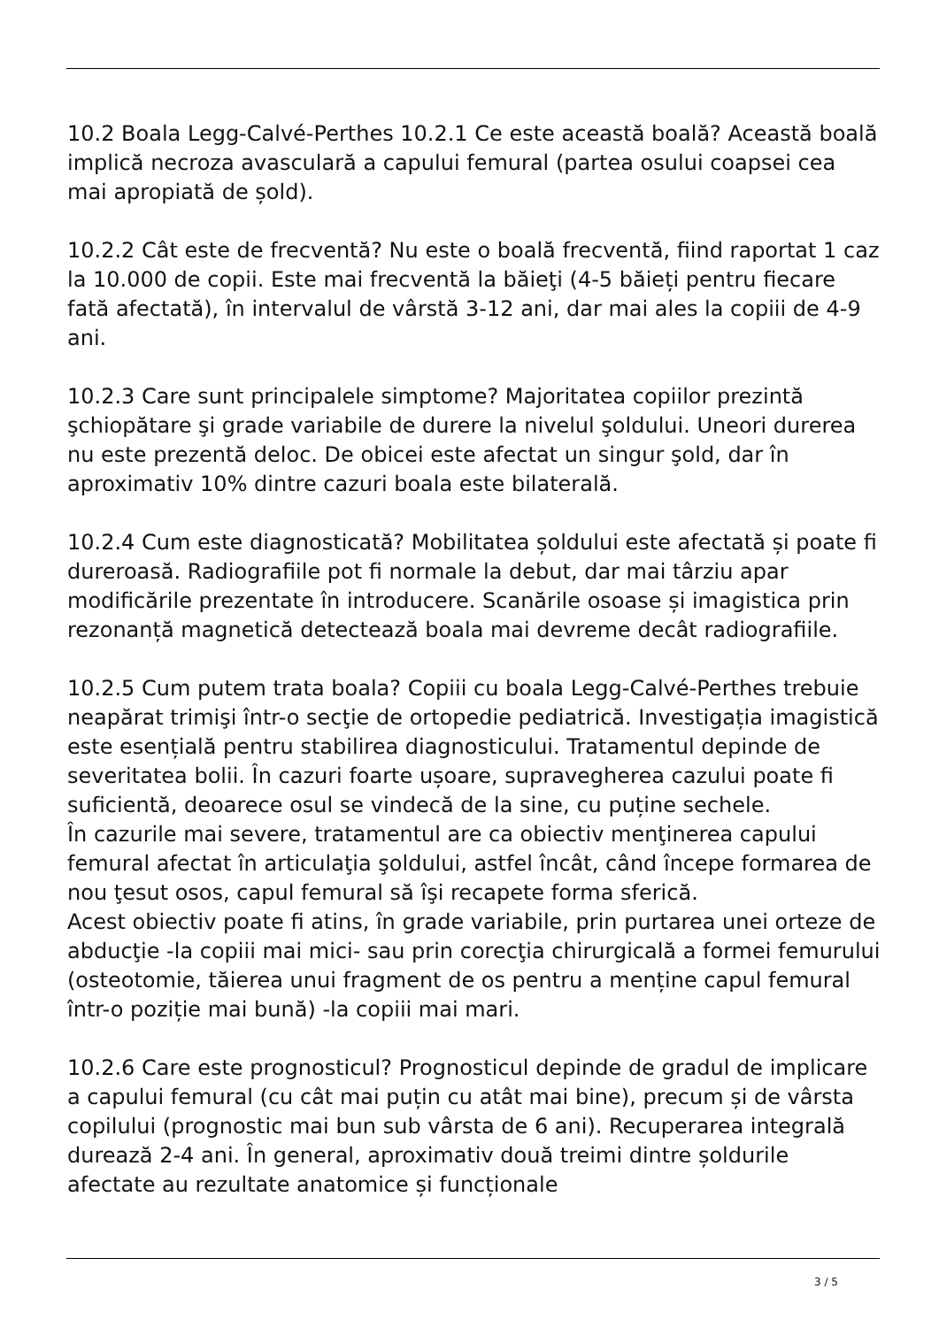10.2 Boala Legg-Calvé-Perthes 10.2.1 Ce este această boală? Această boală implică necroza avasculară a capului femural (partea osului coapsei cea mai apropiată de șold).
10.2.2 Cât este de frecventă? Nu este o boală frecventă, fiind raportat 1 caz la 10.000 de copii. Este mai frecventă la băieţi (4-5 băieți pentru fiecare fată afectată), în intervalul de vârstă 3-12 ani, dar mai ales la copiii de 4-9 ani.
10.2.3 Care sunt principalele simptome? Majoritatea copiilor prezintă şchiopătare şi grade variabile de durere la nivelul şoldului. Uneori durerea nu este prezentă deloc. De obicei este afectat un singur şold, dar în aproximativ 10% dintre cazuri boala este bilaterală.
10.2.4 Cum este diagnosticată? Mobilitatea șoldului este afectată și poate fi dureroasă. Radiografiile pot fi normale la debut, dar mai târziu apar modificările prezentate în introducere. Scanările osoase și imagistica prin rezonanță magnetică detectează boala mai devreme decât radiografiile.
10.2.5 Cum putem trata boala? Copiii cu boala Legg-Calvé-Perthes trebuie neapărat trimişi într-o secţie de ortopedie pediatrică. Investigația imagistică este esențială pentru stabilirea diagnosticului. Tratamentul depinde de severitatea bolii. În cazuri foarte ușoare, supravegherea cazului poate fi suficientă, deoarece osul se vindecă de la sine, cu puține sechele.
În cazurile mai severe, tratamentul are ca obiectiv menţinerea capului femural afectat în articulaţia şoldului, astfel încât, când începe formarea de nou ţesut osos, capul femural să îşi recapete forma sferică.
Acest obiectiv poate fi atins, în grade variabile, prin purtarea unei orteze de abducţie -la copiii mai mici- sau prin corecţia chirurgicală a formei femurului (osteotomie, tăierea unui fragment de os pentru a menține capul femural într-o poziție mai bună) -la copiii mai mari.
10.2.6 Care este prognosticul? Prognosticul depinde de gradul de implicare a capului femural (cu cât mai puțin cu atât mai bine), precum și de vârsta copilului (prognostic mai bun sub vârsta de 6 ani). Recuperarea integrală durează 2-4 ani. În general, aproximativ două treimi dintre șoldurile afectate au rezultate anatomice și funcționale
3 / 5